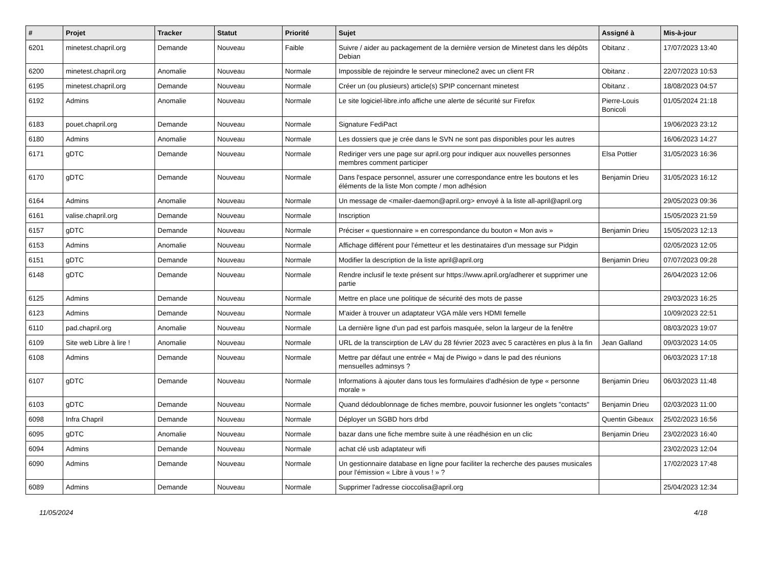| # | Projet | Tracker | Statut | Priorité | Sujet | Assigné à | Mis-à-jour |
| --- | --- | --- | --- | --- | --- | --- | --- |
| 6201 | minetest.chapril.org | Demande | Nouveau | Faible | Suivre / aider au packagement de la dernière version de Minetest dans les dépôts Debian | Obitanz . | 17/07/2023 13:40 |
| 6200 | minetest.chapril.org | Anomalie | Nouveau | Normale | Impossible de rejoindre le serveur mineclone2 avec un client FR | Obitanz . | 22/07/2023 10:53 |
| 6195 | minetest.chapril.org | Demande | Nouveau | Normale | Créer un (ou plusieurs) article(s) SPIP concernant minetest | Obitanz . | 18/08/2023 04:57 |
| 6192 | Admins | Anomalie | Nouveau | Normale | Le site logiciel-libre.info affiche une alerte de sécurité sur Firefox | Pierre-Louis Bonicoli | 01/05/2024 21:18 |
| 6183 | pouet.chapril.org | Demande | Nouveau | Normale | Signature FediPact | | 19/06/2023 23:12 |
| 6180 | Admins | Anomalie | Nouveau | Normale | Les dossiers que je crée dans le SVN ne sont pas disponibles pour les autres | | 16/06/2023 14:27 |
| 6171 | gDTC | Demande | Nouveau | Normale | Rediriger vers une page sur april.org pour indiquer aux nouvelles personnes membres comment participer | Elsa Pottier | 31/05/2023 16:36 |
| 6170 | gDTC | Demande | Nouveau | Normale | Dans l'espace personnel, assurer une correspondance entre les boutons et les éléments de la liste Mon compte / mon adhésion | Benjamin Drieu | 31/05/2023 16:12 |
| 6164 | Admins | Anomalie | Nouveau | Normale | Un message de <mailer-daemon@april.org> envoyé à la liste all-april@april.org | | 29/05/2023 09:36 |
| 6161 | valise.chapril.org | Demande | Nouveau | Normale | Inscription | | 15/05/2023 21:59 |
| 6157 | gDTC | Demande | Nouveau | Normale | Préciser « questionnaire » en correspondance du bouton « Mon avis » | Benjamin Drieu | 15/05/2023 12:13 |
| 6153 | Admins | Anomalie | Nouveau | Normale | Affichage différent pour l'émetteur et les destinataires d'un message sur Pidgin | | 02/05/2023 12:05 |
| 6151 | gDTC | Demande | Nouveau | Normale | Modifier la description de la liste april@april.org | Benjamin Drieu | 07/07/2023 09:28 |
| 6148 | gDTC | Demande | Nouveau | Normale | Rendre inclusif le texte présent sur https://www.april.org/adherer et supprimer une partie | | 26/04/2023 12:06 |
| 6125 | Admins | Demande | Nouveau | Normale | Mettre en place une politique de sécurité des mots de passe | | 29/03/2023 16:25 |
| 6123 | Admins | Demande | Nouveau | Normale | M'aider à trouver un adaptateur VGA mâle vers HDMI femelle | | 10/09/2023 22:51 |
| 6110 | pad.chapril.org | Anomalie | Nouveau | Normale | La dernière ligne d'un pad est parfois masquée, selon la largeur de la fenêtre | | 08/03/2023 19:07 |
| 6109 | Site web Libre à lire ! | Anomalie | Nouveau | Normale | URL de la transcirption de LAV du 28 février 2023 avec 5 caractères en plus à la fin | Jean Galland | 09/03/2023 14:05 |
| 6108 | Admins | Demande | Nouveau | Normale | Mettre par défaut une entrée « Maj de Piwigo » dans le pad des réunions mensuelles adminsys ? | | 06/03/2023 17:18 |
| 6107 | gDTC | Demande | Nouveau | Normale | Informations à ajouter dans tous les formulaires d'adhésion de type « personne morale » | Benjamin Drieu | 06/03/2023 11:48 |
| 6103 | gDTC | Demande | Nouveau | Normale | Quand dédoublonnage de fiches membre, pouvoir fusionner les onglets "contacts" | Benjamin Drieu | 02/03/2023 11:00 |
| 6098 | Infra Chapril | Demande | Nouveau | Normale | Déployer un SGBD hors drbd | Quentin Gibeaux | 25/02/2023 16:56 |
| 6095 | gDTC | Anomalie | Nouveau | Normale | bazar dans une fiche membre suite à une réadhésion en un clic | Benjamin Drieu | 23/02/2023 16:40 |
| 6094 | Admins | Demande | Nouveau | Normale | achat clé usb adaptateur wifi | | 23/02/2023 12:04 |
| 6090 | Admins | Demande | Nouveau | Normale | Un gestionnaire database en ligne pour faciliter la recherche des pauses musicales pour l'émission « Libre à vous ! » ? | | 17/02/2023 17:48 |
| 6089 | Admins | Demande | Nouveau | Normale | Supprimer l'adresse cioccolisa@april.org | | 25/04/2023 12:34 |
11/05/2024 4/18